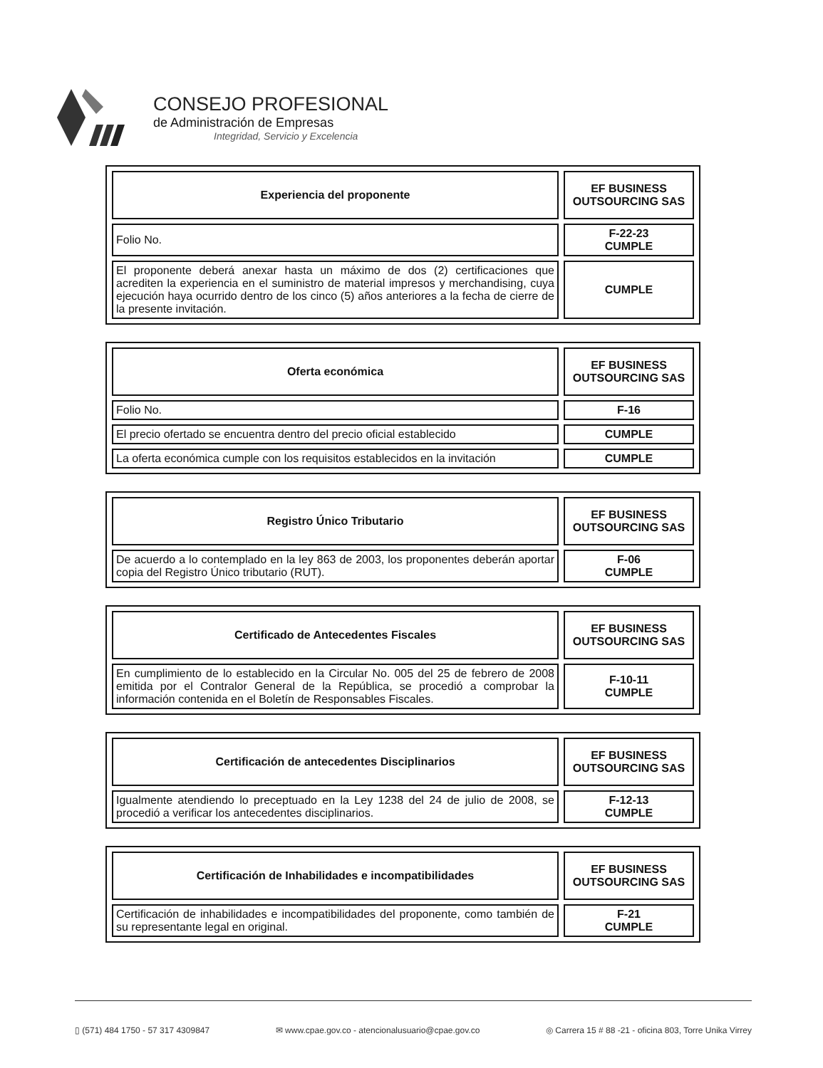CONSEJO PROFESIONAL
de Administración de Empresas
Integridad, Servicio y Excelencia
| Experiencia del proponente | EF BUSINESS OUTSOURCING SAS |
| --- | --- |
| Folio No. | F-22-23 CUMPLE |
| El proponente deberá anexar hasta un máximo de dos (2) certificaciones que acrediten la experiencia en el suministro de material impresos y merchandising, cuya ejecución haya ocurrido dentro de los cinco (5) años anteriores a la fecha de cierre de la presente invitación. | CUMPLE |
| Oferta económica | EF BUSINESS OUTSOURCING SAS |
| --- | --- |
| Folio No. | F-16 |
| El precio ofertado se encuentra dentro del precio oficial establecido | CUMPLE |
| La oferta económica cumple con los requisitos establecidos en la invitación | CUMPLE |
| Registro Único Tributario | EF BUSINESS OUTSOURCING SAS |
| --- | --- |
| De acuerdo a lo contemplado en la ley 863 de 2003, los proponentes deberán aportar copia del Registro Único tributario (RUT). | F-06 CUMPLE |
| Certificado de Antecedentes Fiscales | EF BUSINESS OUTSOURCING SAS |
| --- | --- |
| En cumplimiento de lo establecido en la Circular No. 005 del 25 de febrero de 2008 emitida por el Contralor General de la República, se procedió a comprobar la información contenida en el Boletín de Responsables Fiscales. | F-10-11 CUMPLE |
| Certificación de antecedentes Disciplinarios | EF BUSINESS OUTSOURCING SAS |
| --- | --- |
| Igualmente atendiendo lo preceptuado en la Ley 1238 del 24 de julio de 2008, se procedió a verificar los antecedentes disciplinarios. | F-12-13 CUMPLE |
| Certificación de Inhabilidades e incompatibilidades | EF BUSINESS OUTSOURCING SAS |
| --- | --- |
| Certificación de inhabilidades e incompatibilidades del proponente, como también de su representante legal en original. | F-21 CUMPLE |
▯ (571) 484 1750 - 57 317 4309847 ✉ www.cpae.gov.co - atencionalusuario@cpae.gov.co ◎ Carrera 15 # 88 -21 - oficina 803, Torre Unika Virrey